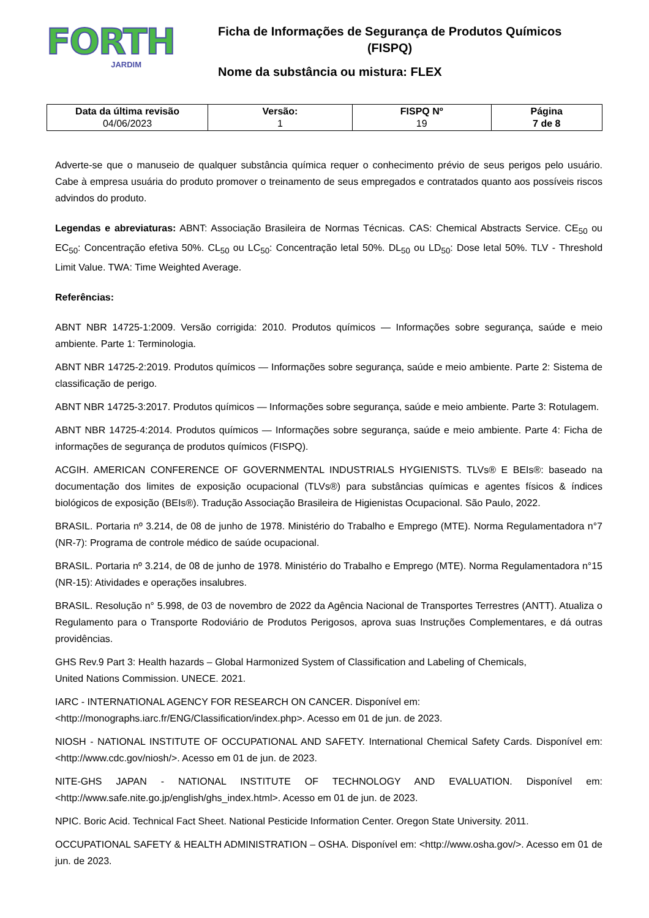FORTH
JARDIM
Ficha de Informações de Segurança de Produtos Químicos
(FISPQ)
Nome da substância ou mistura: FLEX
| Data da última revisão 04/06/2023 | Versão: 1 | FISPQ Nº 19 | Página 7 de 8 |
Adverte-se que o manuseio de qualquer substância química requer o conhecimento prévio de seus perigos pelo usuário. Cabe à empresa usuária do produto promover o treinamento de seus empregados e contratados quanto aos possíveis riscos advindos do produto.
Legendas e abreviaturas: ABNT: Associação Brasileira de Normas Técnicas. CAS: Chemical Abstracts Service. CE<sub>50</sub> ou EC<sub>50</sub>: Concentração efetiva 50%. CL<sub>50</sub> ou LC<sub>50</sub>: Concentração letal 50%. DL<sub>50</sub> ou LD<sub>50</sub>: Dose letal 50%. TLV - Threshold Limit Value. TWA: Time Weighted Average.
Referências:
ABNT NBR 14725-1:2009. Versão corrigida: 2010. Produtos químicos — Informações sobre segurança, saúde e meio ambiente. Parte 1: Terminologia.
ABNT NBR 14725-2:2019. Produtos químicos — Informações sobre segurança, saúde e meio ambiente. Parte 2: Sistema de classificação de perigo.
ABNT NBR 14725-3:2017. Produtos químicos — Informações sobre segurança, saúde e meio ambiente. Parte 3: Rotulagem.
ABNT NBR 14725-4:2014. Produtos químicos — Informações sobre segurança, saúde e meio ambiente. Parte 4: Ficha de informações de segurança de produtos químicos (FISPQ).
ACGIH. AMERICAN CONFERENCE OF GOVERNMENTAL INDUSTRIALS HYGIENISTS. TLVs® E BEIs®: baseado na documentação dos limites de exposição ocupacional (TLVs®) para substâncias químicas e agentes físicos & índices biológicos de exposição (BEIs®). Tradução Associação Brasileira de Higienistas Ocupacional. São Paulo, 2022.
BRASIL. Portaria nº 3.214, de 08 de junho de 1978. Ministério do Trabalho e Emprego (MTE). Norma Regulamentadora n°7 (NR-7): Programa de controle médico de saúde ocupacional.
BRASIL. Portaria nº 3.214, de 08 de junho de 1978. Ministério do Trabalho e Emprego (MTE). Norma Regulamentadora n°15 (NR-15): Atividades e operações insalubres.
BRASIL. Resolução n° 5.998, de 03 de novembro de 2022 da Agência Nacional de Transportes Terrestres (ANTT). Atualiza o Regulamento para o Transporte Rodoviário de Produtos Perigosos, aprova suas Instruções Complementares, e dá outras providências.
GHS Rev.9 Part 3: Health hazards – Global Harmonized System of Classification and Labeling of Chemicals,
United Nations Commission. UNECE. 2021.
IARC - INTERNATIONAL AGENCY FOR RESEARCH ON CANCER. Disponível em:
<http://monographs.iarc.fr/ENG/Classification/index.php>. Acesso em 01 de jun. de 2023.
NIOSH - NATIONAL INSTITUTE OF OCCUPATIONAL AND SAFETY. International Chemical Safety Cards. Disponível em: <http://www.cdc.gov/niosh/>. Acesso em 01 de jun. de 2023.
NITE-GHS JAPAN - NATIONAL INSTITUTE OF TECHNOLOGY AND EVALUATION. Disponível em: <http://www.safe.nite.go.jp/english/ghs_index.html>. Acesso em 01 de jun. de 2023.
NPIC. Boric Acid. Technical Fact Sheet. National Pesticide Information Center. Oregon State University. 2011.
OCCUPATIONAL SAFETY & HEALTH ADMINISTRATION – OSHA. Disponível em: <http://www.osha.gov/>. Acesso em 01 de jun. de 2023.